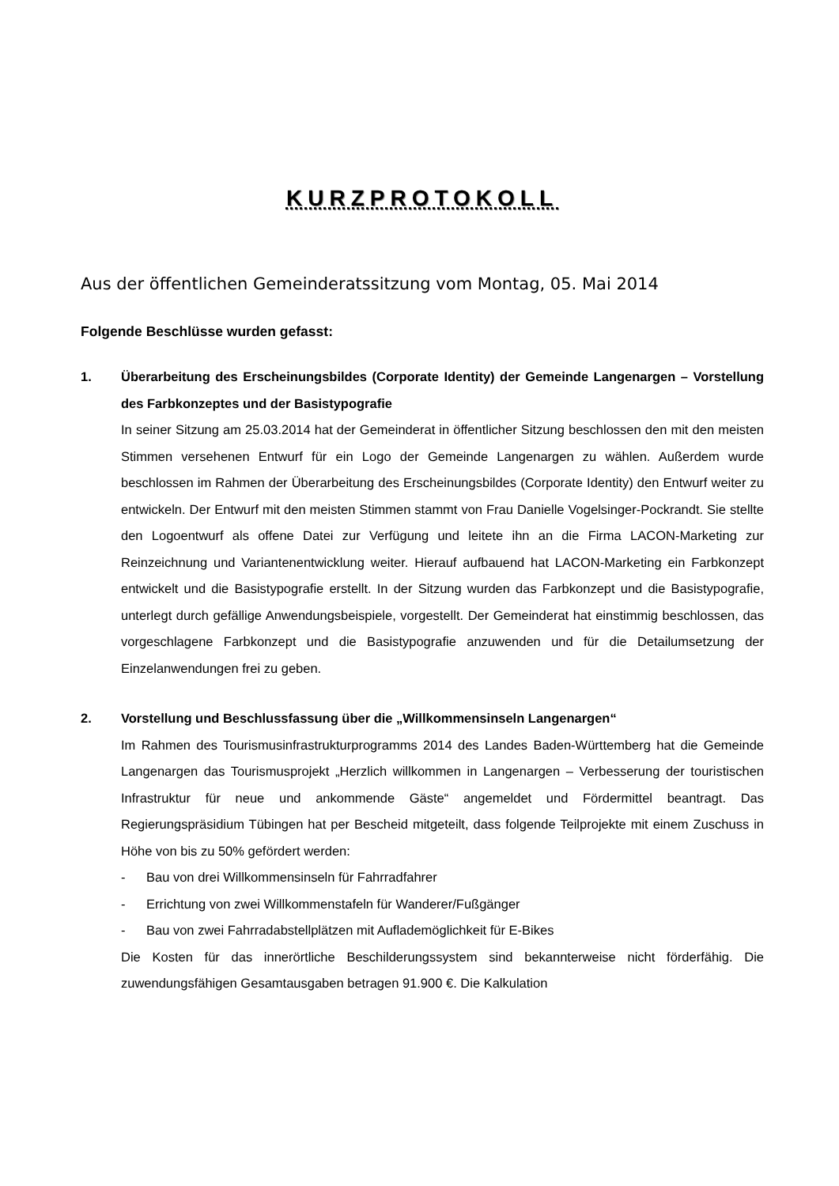KURZPROTOKOLL
Aus der öffentlichen Gemeinderatssitzung vom Montag, 05. Mai 2014
Folgende Beschlüsse wurden gefasst:
1. Überarbeitung des Erscheinungsbildes (Corporate Identity) der Gemeinde Langenargen – Vorstellung des Farbkonzeptes und der Basistypografie
In seiner Sitzung am 25.03.2014 hat der Gemeinderat in öffentlicher Sitzung beschlossen den mit den meisten Stimmen versehenen Entwurf für ein Logo der Gemeinde Langenargen zu wählen. Außerdem wurde beschlossen im Rahmen der Überarbeitung des Erscheinungsbildes (Corporate Identity) den Entwurf weiter zu entwickeln. Der Entwurf mit den meisten Stimmen stammt von Frau Danielle Vogelsinger-Pockrandt. Sie stellte den Logoentwurf als offene Datei zur Verfügung und leitete ihn an die Firma LACON-Marketing zur Reinzeichnung und Variantenentwicklung weiter. Hierauf aufbauend hat LACON-Marketing ein Farbkonzept entwickelt und die Basistypografie erstellt. In der Sitzung wurden das Farbkonzept und die Basistypografie, unterlegt durch gefällige Anwendungsbeispiele, vorgestellt. Der Gemeinderat hat einstimmig beschlossen, das vorgeschlagene Farbkonzept und die Basistypografie anzuwenden und für die Detailumsetzung der Einzelanwendungen frei zu geben.
2. Vorstellung und Beschlussfassung über die „Willkommensinseln Langenargen“
Im Rahmen des Tourismusinfrastrukturprogramms 2014 des Landes Baden-Württemberg hat die Gemeinde Langenargen das Tourismusprojekt „Herzlich willkommen in Langenargen – Verbesserung der touristischen Infrastruktur für neue und ankommende Gäste“ angemeldet und Fördermittel beantragt. Das Regierungspräsidium Tübingen hat per Bescheid mitgeteilt, dass folgende Teilprojekte mit einem Zuschuss in Höhe von bis zu 50% gefördert werden:
- Bau von drei Willkommensinseln für Fahrradfahrer
- Errichtung von zwei Willkommenstafeln für Wanderer/Fußgänger
- Bau von zwei Fahrradabstellplätzen mit Auflademöglichkeit für E-Bikes
Die Kosten für das innerörtliche Beschilderungssystem sind bekannterweise nicht förderfähig. Die zuwendungsfähigen Gesamtausgaben betragen 91.900 €. Die Kalkulation